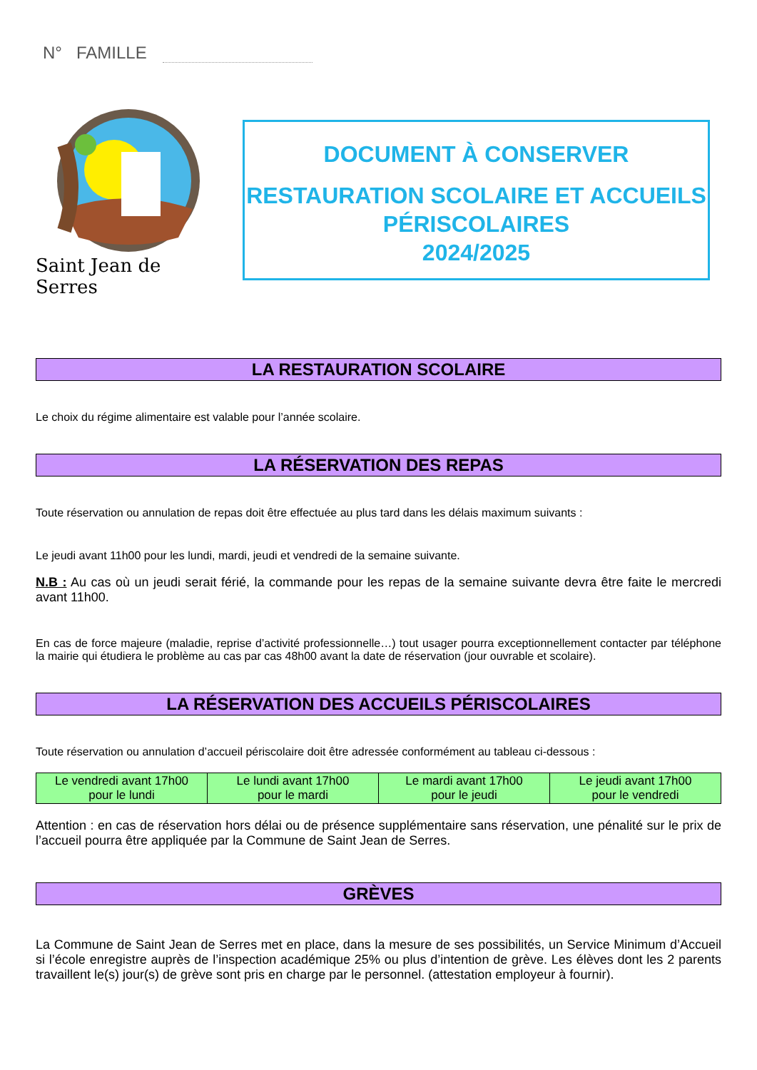N° FAMILLE
Saint Jean de Serres
DOCUMENT À CONSERVER
RESTAURATION SCOLAIRE ET ACCUEILS
PÉRISCOLAIRES
2024/2025
LA RESTAURATION SCOLAIRE
Le choix du régime alimentaire est valable pour l’année scolaire.
LA RÉSERVATION DES REPAS
Toute réservation ou annulation de repas doit être effectuée au plus tard dans les délais maximum suivants :
Le jeudi avant 11h00 pour les lundi, mardi, jeudi et vendredi de la semaine suivante.
N.B : Au cas où un jeudi serait férié, la commande pour les repas de la semaine suivante devra être faite le mercredi avant 11h00.
En cas de force majeure (maladie, reprise d’activité professionnelle…) tout usager pourra exceptionnellement contacter par téléphone la mairie qui étudiera le problème au cas par cas 48h00 avant la date de réservation (jour ouvrable et scolaire).
LA RÉSERVATION DES ACCUEILS PÉRISCOLAIRES
Toute réservation ou annulation d’accueil périscolaire doit être adressée conformément au tableau ci-dessous :
| Le vendredi avant 17h00 pour le lundi | Le lundi avant 17h00 pour le mardi | Le mardi avant 17h00 pour le jeudi | Le jeudi avant 17h00 pour le vendredi |
Attention : en cas de réservation hors délai ou de présence supplémentaire sans réservation, une pénalité sur le prix de l’accueil pourra être appliquée par la Commune de Saint Jean de Serres.
GRÈVES
La Commune de Saint Jean de Serres met en place, dans la mesure de ses possibilités, un Service Minimum d’Accueil si l’école enregistre auprès de l’inspection académique 25% ou plus d’intention de grève. Les élèves dont les 2 parents travaillent le(s) jour(s) de grève sont pris en charge par le personnel. (attestation employeur à fournir).